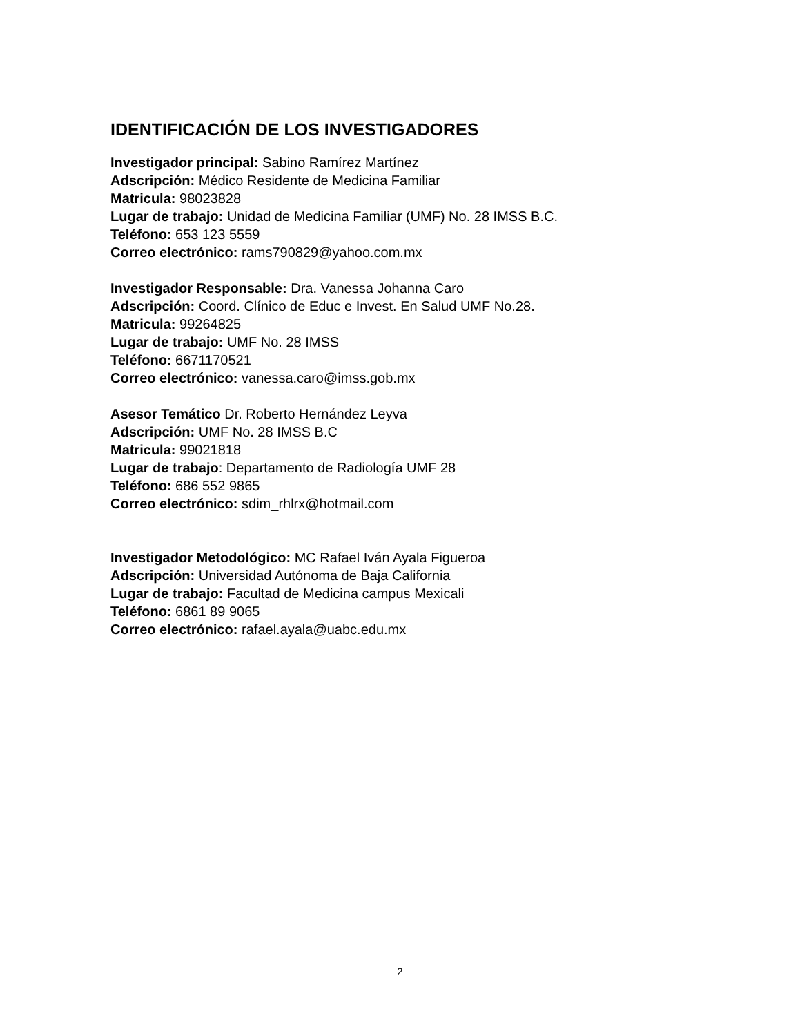IDENTIFICACIÓN DE LOS INVESTIGADORES
Investigador principal: Sabino Ramírez Martínez
Adscripción: Médico Residente de Medicina Familiar
Matricula: 98023828
Lugar de trabajo: Unidad de Medicina Familiar (UMF) No. 28 IMSS B.C.
Teléfono: 653 123 5559
Correo electrónico: rams790829@yahoo.com.mx
Investigador Responsable: Dra. Vanessa Johanna Caro
Adscripción: Coord. Clínico de Educ e Invest. En Salud UMF No.28.
Matricula: 99264825
Lugar de trabajo: UMF No. 28 IMSS
Teléfono: 6671170521
Correo electrónico: vanessa.caro@imss.gob.mx
Asesor Temático Dr. Roberto Hernández Leyva
Adscripción: UMF No. 28 IMSS B.C
Matricula: 99021818
Lugar de trabajo: Departamento de Radiología UMF 28
Teléfono: 686 552 9865
Correo electrónico: sdim_rhlrx@hotmail.com
Investigador Metodológico: MC Rafael Iván Ayala Figueroa
Adscripción: Universidad Autónoma de Baja California
Lugar de trabajo: Facultad de Medicina campus Mexicali
Teléfono: 6861 89 9065
Correo electrónico: rafael.ayala@uabc.edu.mx
2